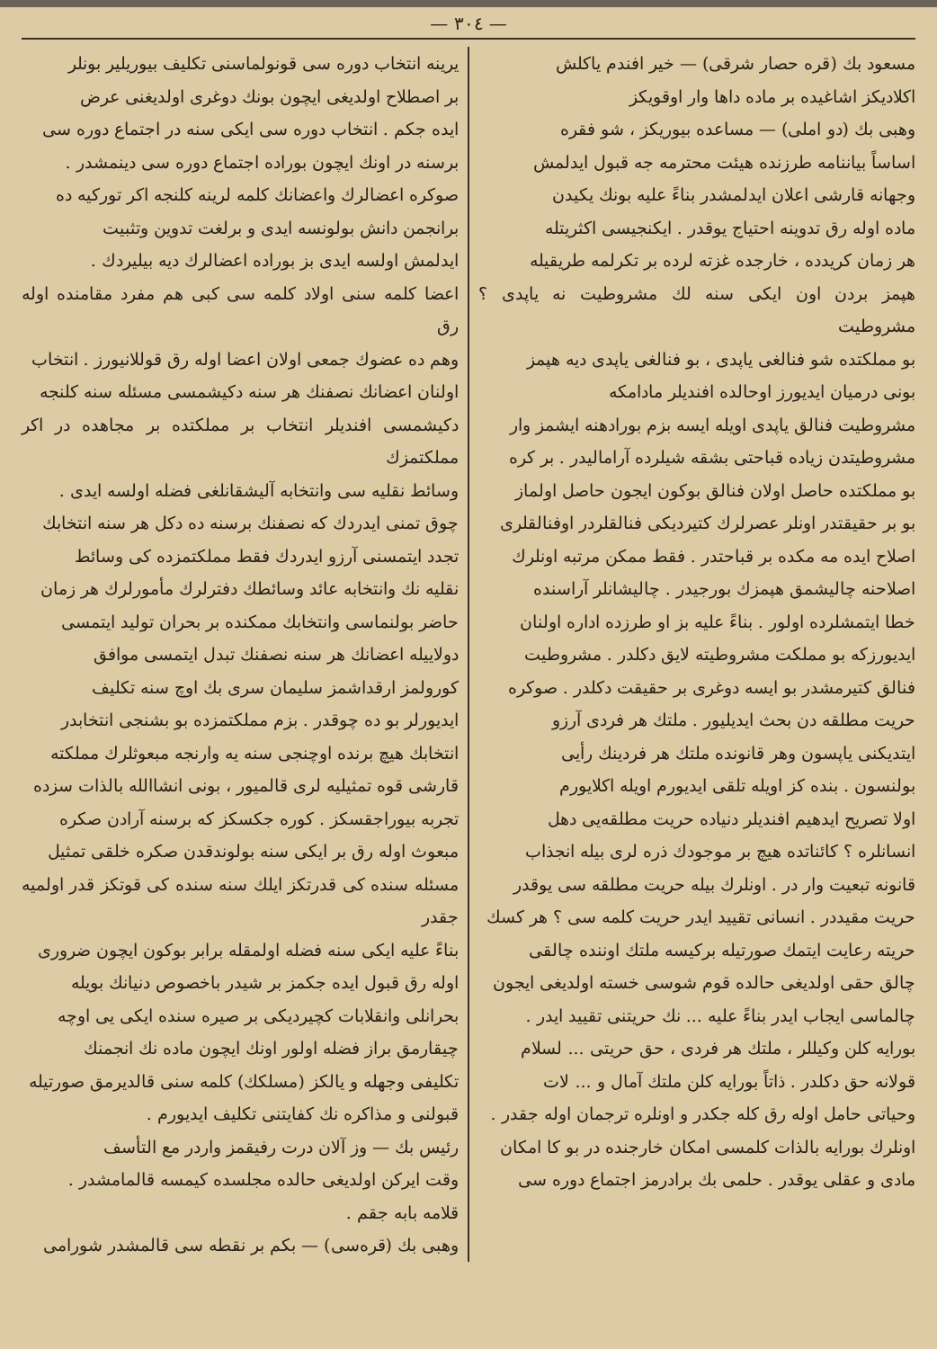— ٣٠٤ —
مسعود بك (قره حصار شرقی) — خیر افندم یاکلش
اکلادیکز اشاغیده بر ماده داها وار اوقویکز
وهبی بك (دو املی) — مساعده بیوریکز ، شو فقره
اساساً بیاننامه طرزنده هیئت محترمه جه قبول ایدلمش
وجهانه قارشی اعلان ایدلمشدر بناءً علیه بونك یکیدن
ماده اوله رق تدوینه احتیاج یوقدر . ایکنجیسی اکثریتله
هر زمان کریدده ، خارجده غزته لرده بر تکرلمه طریقیله
هپمز بردن اون ایکی سنه لك مشروطیت نه یاپدی ؟ مشروطیت
بو مملکتده شو فنالغی یاپدی ، بو فنالغی یاپدی دیه هپمز
بونی درمیان ایدیورز اوحالده افندیلر مادامکه
مشروطیت فنالق یاپدی اویله ایسه بزم بورادهنه ایشمز وار
مشروطیتدن زیاده قباحتی بشقه شیلرده آرامالیدر . بر کره
بو مملکتده حاصل اولان فنالق بوکون ایجون حاصل اولماز
بو بر حقیقتدر اونلر عصرلرك کتیردیکی فنالقلردر اوفنالقلری
اصلاح ایده مه مکده بر قباحتدر . فقط ممکن مرتبه اونلرك
اصلاحنه چالیشمق هپمزك بورجیدر . چالیشانلر آراسنده
خطا ایتمشلرده اولور . بناءً علیه بز او طرزده اداره اولنان
ایدیورزکه بو مملکت مشروطیته لایق دکلدر . مشروطیت
فنالق کتیرمشدر بو ایسه دوغری بر حقیقت دکلدر . صوکره
حریت مطلقه دن بحث ایدیلیور . ملتك هر فردی آرزو
ایتدیکنی یاپسون وهر قانونده ملتك هر فردینك رأیی
بولنسون . بنده کز اویله تلقی ایدیورم اویله اکلایورم
اولا تصریح ایدهیم افندیلر دنیاده حریت مطلقه‌یی دهل
انسانلره ؟ کائناتده هیچ بر موجودك ذره لری بیله انجذاب
قانونه تبعیت وار در . اونلرك بیله حریت مطلقه سی یوقدر
حریت مقیددر . انسانی تقیید ایدر حریت کلمه سی ؟ هر کسك
حریته رعایت ایتمك صورتیله برکیسه ملتك اوننده چالقی
چالق حقی اولدیغی حالده قوم شوسی خسته اولدیغی ایجون
چالماسی ایجاب ایدر بناءً علیه ... نك حریتنی تقیید ایدر .
بورایه کلن وکیللر ، ملتك هر فردی ، حق حریتی ... لسلام
قولانه حق دکلدر . ذاتاً بورایه کلن ملتك آمال و ... لات
وحیاتی حامل اوله رق کله جکدر و اونلره ترجمان اوله جقدر .
اونلرك بورایه بالذات کلمسی امکان خارجنده در بو کا امکان
مادی و عقلی یوقدر . حلمی بك برادرمز اجتماع دوره سی
یرینه انتخاب دوره سی قونولماسنی تکلیف بیوریلیر بونلر
بر اصطلاح اولدیغی ایچون بونك دوغری اولدیغنی عرض
ایده جکم . انتخاب دوره سی ایکی سنه در اجتماع دوره سی
برسنه در اونك ایچون بوراده اجتماع دوره سی دینمشدر .
صوکره اعضالرك واعضانك کلمه لرینه کلنجه اکر تورکیه ده
برانجمن دانش بولونسه ایدی و برلغت تدوین وتثبیت
ایدلمش اولسه ایدی بز بوراده اعضالرك دیه بیلیردك .
اعضا کلمه سنی اولاد کلمه سی کبی هم مفرد مقامنده اوله رق
وهم ده عضوك جمعی اولان اعضا اوله رق قوللانیورز . انتخاب
اولنان اعضانك نصفنك هر سنه دکیشمسی مسئله سنه کلنجه
دکیشمسی افندیلر انتخاب بر مملکتده بر مجاهده در اکر مملکتمزك
وسائط نقلیه سی وانتخابه آلیشقانلغی فضله اولسه ایدی .
چوق تمنی ایدردك که نصفنك برسنه ده دکل هر سنه انتخابك
تجدد ایتمسنی آرزو ایدردك فقط مملکتمزده کی وسائط
نقلیه نك وانتخابه عائد وسائطك دفترلرك مأمورلرك هر زمان
حاضر بولنماسی وانتخابك ممکنده بر بحران تولید ایتمسی
دولاییله اعضانك هر سنه نصفنك تبدل ایتمسی موافق
کورولمز ارقداشمز سلیمان سری بك اوچ سنه تکلیف
ایدیورلر بو ده چوقدر . بزم مملکتمزده بو بشنجی انتخابدر
انتخابك هیچ برنده اوچنجی سنه یه وارنجه مبعوثلرك مملکته
قارشی قوه تمثیلیه لری قالمیور ، بونی انشاالله بالذات سزده
تجربه بیوراجقسکز . کوره جکسکز که برسنه آرادن صکره
مبعوث اوله رق بر ایکی سنه بولوندقدن صکره خلقی تمثیل
مسئله سنده کی قدرتکز ایلك سنه سنده کی قوتکز قدر اولمیه جقدر
بناءً علیه ایکی سنه فضله اولمقله برابر بوکون ایچون ضروری
اوله رق قبول ایده جکمز بر شیدر باخصوص دنیانك بویله
بحرانلی وانقلابات کچیردیکی بر صیره سنده ایکی یی اوچه
چیقارمق براز فضله اولور اونك ایچون ماده نك انجمنك
تکلیفی وجهله و یالکز (مسلکك) کلمه سنی قالدیرمق صورتیله
قبولنی و مذاکره نك کفایتنی تکلیف ایدیورم .
رئیس بك — وز آلان درت رفیقمز واردر مع التأسف
وقت ایرکن اولدیغی حالده مجلسده کیمسه قالمامشدر .
قلامه بابه جقم .
وهبی بك (قرەسی) — بکم بر نقطه سی قالمشدر شورامی